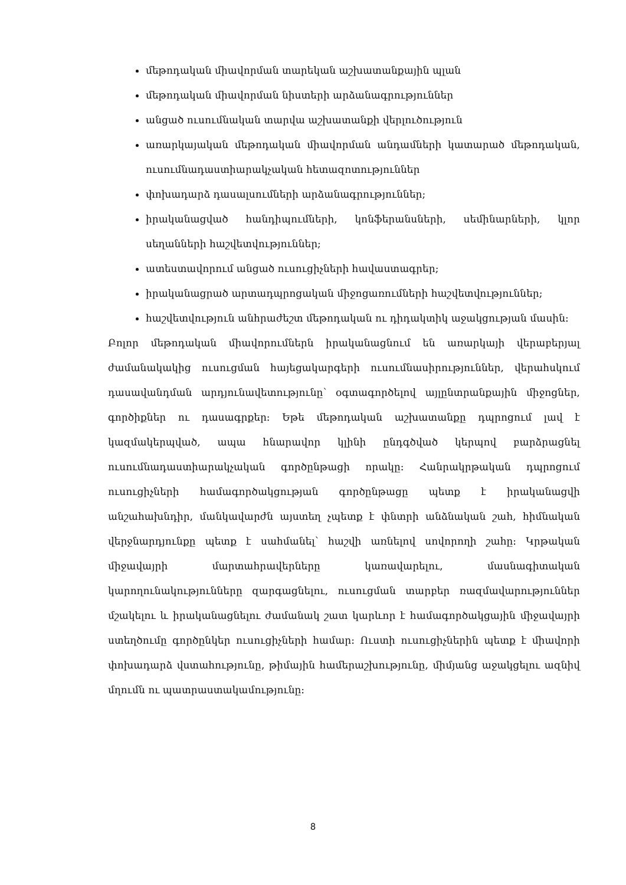մեթոդական միավորման տարեկան աշխատանքային պլան
մեթոդական միավորման նիստերի արձանագրություններ
անցած ուսումնական տարվա աշխատանքի վերլուծություն
առարկայական մեթոդական միավորման անդամների կատարած մեթոդական, ուսումնադաստիարակչական հետազոտություններ
փոխադարձ դասալսումների արձանագրություններ;
իրականացված հանդիպումների, կոնֆերանսների, սեմինարների, կլոր սեղանների հաշվետվություններ;
ատեստավորում անցած ուսուցիչների հավաստագրեր;
իրականացրած արտադպրոցական միջոցառումների հաշվետվություններ;
հաշվետվություն անհրաժեշտ մեթոդական ու դիդակտիկ աջակցության մասին:
Բոլոր մեթոդական միավորումներն իրականացնում են առարկայի վերաբերյալ ժամանակակից ուսուցման հայեցակարգերի ուսումնասիրություններ, վերահսկում դասավանդման արդյունավետությունը՝ օգտագործելով այլընտրանքային միջոցներ, գործիքներ ու դասագրքեր: Եթե մեթոդական աշխատանքը դպրոցում լավ է կազմակերպված, ապա հնարավոր կլինի ընդգծված կերպով բարձրացնել ուսումնադաստիարակչական գործընթացի որակը: Հանրակրթական դպրոցում ուսուցիչների համագործակցության գործընթացը պետք է իրականացվի անշահախնդիր, մանկավարժն այստեղ չպետք է փնտրի անձնական շահ, հիմնական վերջնարդյունքը պետք է սահմանել՝ հաշվի առնելով սովորողի շահը: Կրթական միջավայրի մարտահրավերները կառավարելու, մասնագիտական կարողունակությունները զարգացնելու, ուսուցման տարբեր ռազմավարություններ մշակելու և իրականացնելու ժամանակ շատ կարևոր է համագործակցային միջավայրի ստեղծումը գործընկեր ուսուցիչների համար: Ուստի ուսուցիչներին պետք է միավորի փոխադարձ վստահությունը, թիմային համերաշխությունը, միմյանց աջակցելու ազնիվ մղումն ու պատրաստակամությունը:
8